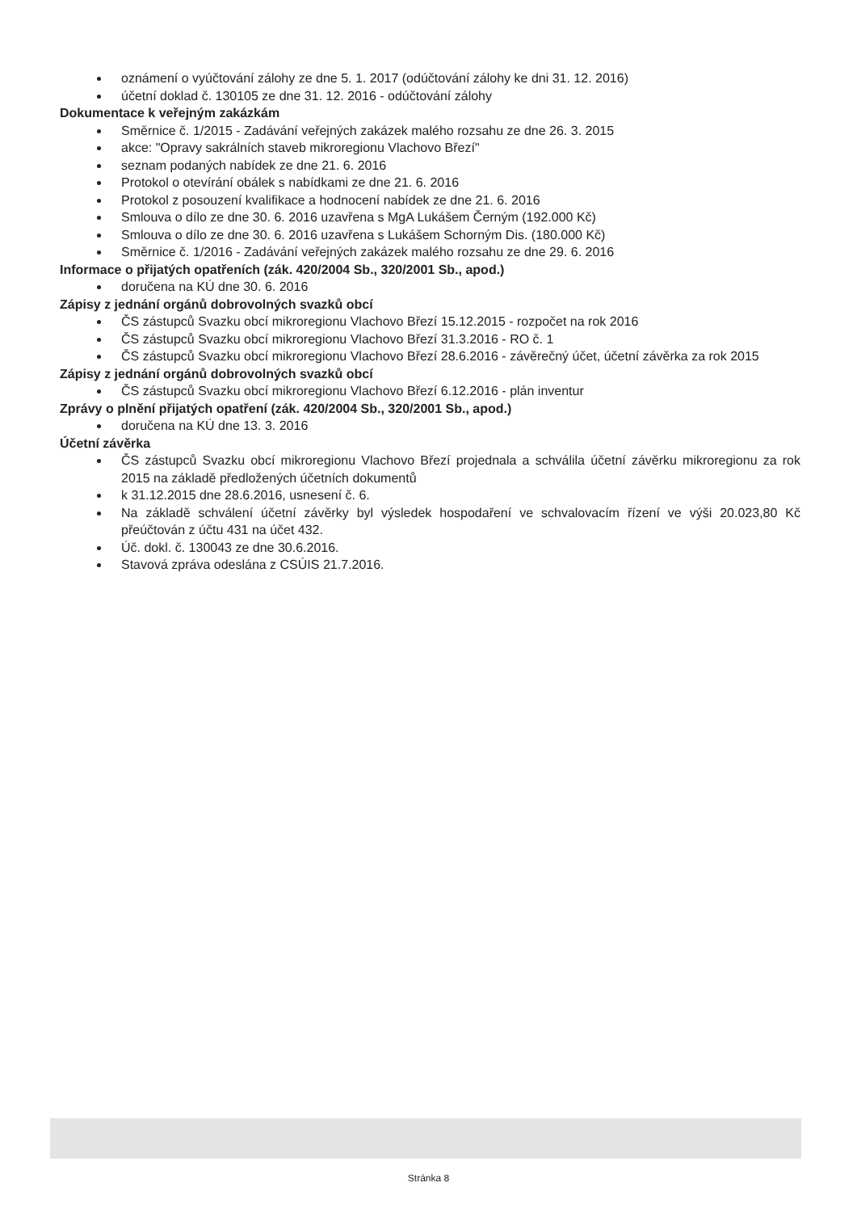oznámení o vyúčtování zálohy ze dne 5. 1. 2017 (odúčtování zálohy ke dni 31. 12. 2016)
účetní doklad č. 130105 ze dne 31. 12. 2016 - odúčtování zálohy
Dokumentace k veřejným zakázkám
Směrnice č. 1/2015 - Zadávání veřejných zakázek malého rozsahu ze dne 26. 3. 2015
akce: "Opravy sakrálních staveb mikroregionu Vlachovo Březí"
seznam podaných nabídek ze dne 21. 6. 2016
Protokol o otevírání obálek s nabídkami ze dne 21. 6. 2016
Protokol z posouzení kvalifikace a hodnocení nabídek ze dne 21. 6. 2016
Smlouva o dílo ze dne 30. 6. 2016 uzavřena s MgA Lukášem Černým (192.000 Kč)
Smlouva o dílo ze dne 30. 6. 2016 uzavřena s Lukášem Schorným Dis. (180.000 Kč)
Směrnice č. 1/2016 - Zadávání veřejných zakázek malého rozsahu ze dne 29. 6. 2016
Informace o přijatých opatřeních (zák. 420/2004 Sb., 320/2001 Sb., apod.)
doručena na KÚ dne 30. 6. 2016
Zápisy z jednání orgánů dobrovolných svazků obcí
ČS zástupců Svazku obcí mikroregionu Vlachovo Březí 15.12.2015 - rozpočet na rok 2016
ČS zástupců Svazku obcí mikroregionu Vlachovo Březí 31.3.2016 - RO č. 1
ČS zástupců Svazku obcí mikroregionu Vlachovo Březí 28.6.2016 - závěrečný účet, účetní závěrka za rok 2015
Zápisy z jednání orgánů dobrovolných svazků obcí
ČS zástupců Svazku obcí mikroregionu Vlachovo Březí 6.12.2016 - plán inventur
Zprávy o plnění přijatých opatření (zák. 420/2004 Sb., 320/2001 Sb., apod.)
doručena na KÚ dne 13. 3. 2016
Účetní závěrka
ČS zástupců Svazku obcí mikroregionu Vlachovo Březí projednala a schválila účetní závěrku mikroregionu za rok 2015 na základě předložených účetních dokumentů
k 31.12.2015 dne 28.6.2016, usnesení č. 6.
Na základě schválení účetní závěrky byl výsledek hospodaření ve schvalovacím řízení ve výši 20.023,80 Kč přeúčtován z účtu 431 na účet 432.
Úč. dokl. č. 130043 ze dne 30.6.2016.
Stavová zpráva odeslána z CSÚIS 21.7.2016.
Stránka 8